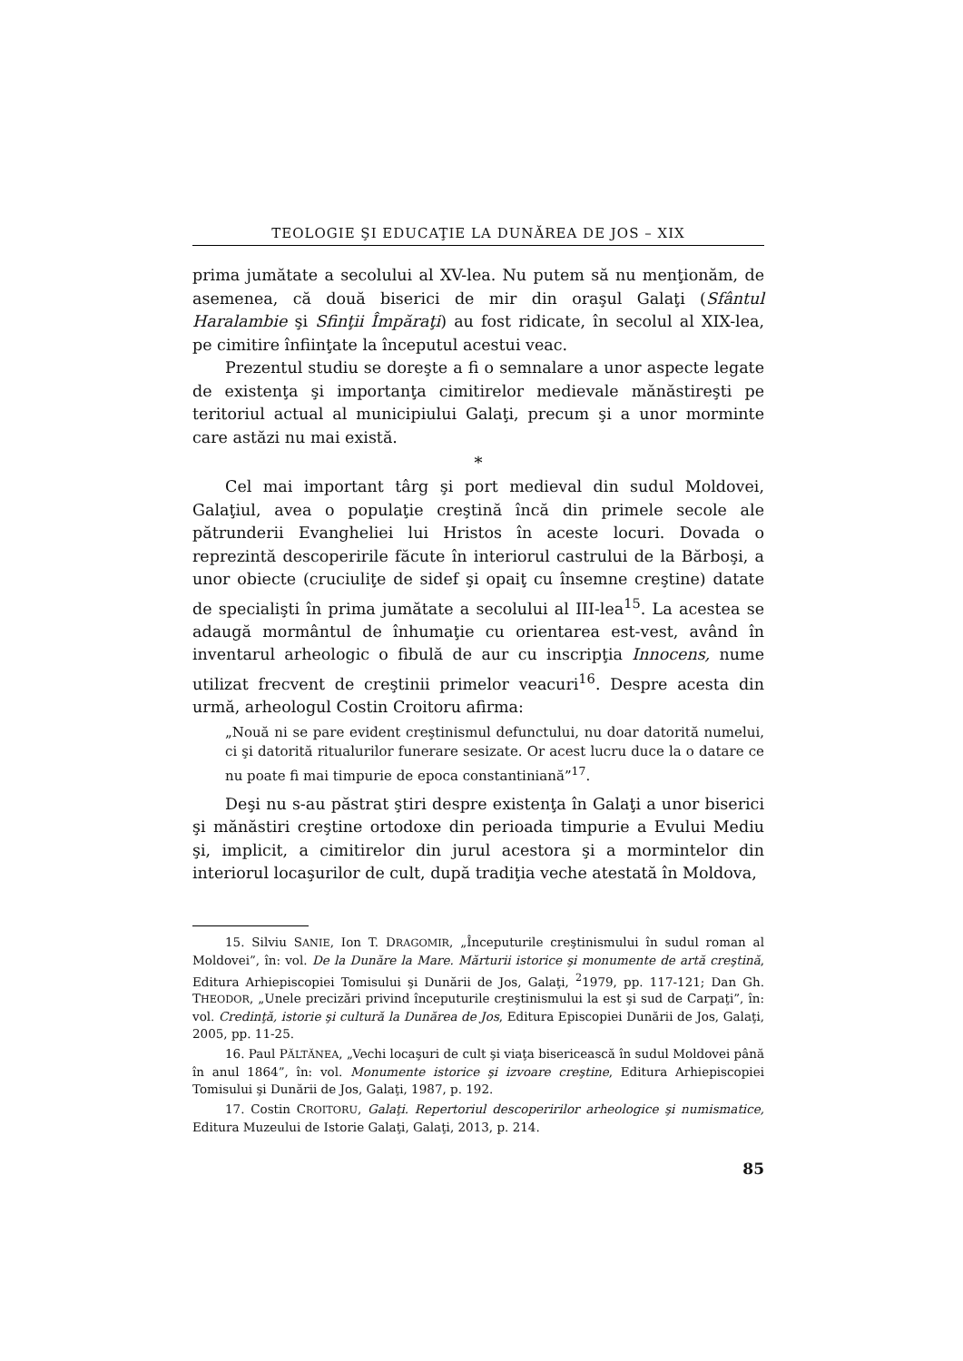TEOLOGIE ŞI EDUCAŢIE LA DUNĂREA DE JOS – XIX
prima jumătate a secolului al XV-lea. Nu putem să nu menţionăm, de asemenea, că două biserici de mir din oraşul Galaţi (Sfântul Haralambie şi Sfinţii Împăraţi) au fost ridicate, în secolul al XIX-lea, pe cimitire înfiinţate la începutul acestui veac.
Prezentul studiu se doreşte a fi o semnalare a unor aspecte legate de existenţa şi importanţa cimitirelor medievale mănăstireşti pe teritoriul actual al municipiului Galaţi, precum şi a unor morminte care astăzi nu mai există.
*
Cel mai important târg şi port medieval din sudul Moldovei, Galaţiul, avea o populaţie creştină încă din primele secole ale pătrunderii Evangheliei lui Hristos în aceste locuri. Dovada o reprezintă descoperirile făcute în interiorul castrului de la Bărboşi, a unor obiecte (cruciuliţe de sidef şi opaiţ cu însemne creştine) datate de specialişti în prima jumătate a secolului al III-lea<sup>15</sup>. La acestea se adaugă mormântul de înhumaţie cu orientarea est-vest, având în inventarul arheologic o fibulă de aur cu inscripţia Innocens, nume utilizat frecvent de creştinii primelor veacuri<sup>16</sup>. Despre acesta din urmă, arheologul Costin Croitoru afirma:
„Nouă ni se pare evident creştinismul defunctului, nu doar datorită numelui, ci şi datorită ritualurilor funerare sesizate. Or acest lucru duce la o datare ce nu poate fi mai timpurie de epoca constantiniană”<sup>17</sup>.
Deşi nu s-au păstrat ştiri despre existenţa în Galaţi a unor biserici şi mănăstiri creştine ortodoxe din perioada timpurie a Evului Mediu şi, implicit, a cimitirelor din jurul acestora şi a mormintelor din interiorul locaşurilor de cult, după tradiţia veche atestată în Moldova,
15. Silviu SANIE, Ion T. DRAGOMIR, „Începuturile creştinismului în sudul roman al Moldovei”, în: vol. De la Dunăre la Mare. Mărturii istorice şi monumente de artă creştină, Editura Arhiepiscopiei Tomisului şi Dunării de Jos, Galaţi, <sup>2</sup>1979, pp. 117-121; Dan Gh. THEODOR, „Unele precizări privind începuturile creştinismului la est şi sud de Carpaţi”, în: vol. Credinţă, istorie şi cultură la Dunărea de Jos, Editura Episcopiei Dunării de Jos, Galaţi, 2005, pp. 11-25.
16. Paul PĂLTĂNEA, „Vechi locaşuri de cult şi viaţa bisericească în sudul Moldovei până în anul 1864”, în: vol. Monumente istorice şi izvoare creştine, Editura Arhiepiscopiei Tomisului şi Dunării de Jos, Galaţi, 1987, p. 192.
17. Costin CROITORU, Galaţi. Repertoriul descoperirilor arheologice şi numismatice, Editura Muzeului de Istorie Galaţi, Galaţi, 2013, p. 214.
85